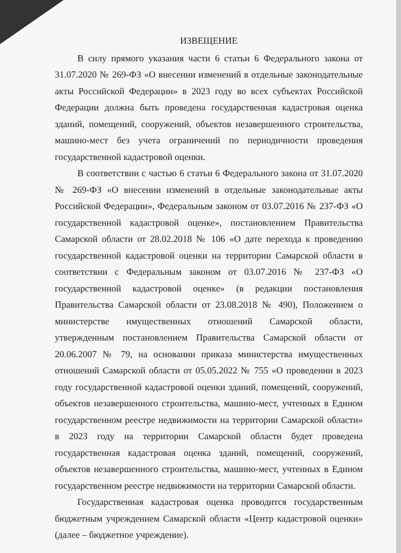ИЗВЕЩЕНИЕ
В силу прямого указания части 6 статьи 6 Федерального закона от 31.07.2020 № 269-ФЗ «О внесении изменений в отдельные законодательные акты Российской Федерации» в 2023 году во всех субъектах Российской Федерации должна быть проведена государственная кадастровая оценка зданий, помещений, сооружений, объектов незавершенного строительства, машино-мест без учета ограничений по периодичности проведения государственной кадастровой оценки.
В соответствии с частью 6 статьи 6 Федерального закона от 31.07.2020 № 269-ФЗ «О внесении изменений в отдельные законодательные акты Российской Федерации», Федеральным законом от 03.07.2016 № 237-ФЗ «О государственной кадастровой оценке», постановлением Правительства Самарской области от 28.02.2018 № 106 «О дате перехода к проведению государственной кадастровой оценки на территории Самарской области в соответствии с Федеральным законом от 03.07.2016 № 237-ФЗ «О государственной кадастровой оценке» (в редакции постановления Правительства Самарской области от 23.08.2018 № 490), Положением о министерстве имущественных отношений Самарской области, утвержденным постановлением Правительства Самарской области от 20.06.2007 № 79, на основании приказа министерства имущественных отношений Самарской области от 05.05.2022 № 755 «О проведении в 2023 году государственной кадастровой оценки зданий, помещений, сооружений, объектов незавершенного строительства, машино-мест, учтенных в Едином государственном реестре недвижимости на территории Самарской области» в 2023 году на территории Самарской области будет проведена государственная кадастровая оценка зданий, помещений, сооружений, объектов незавершенного строительства, машино-мест, учтенных в Едином государственном реестре недвижимости на территории Самарской области.
Государственная кадастровая оценка проводится государственным бюджетным учреждением Самарской области «Центр кадастровой оценки» (далее – бюджетное учреждение).